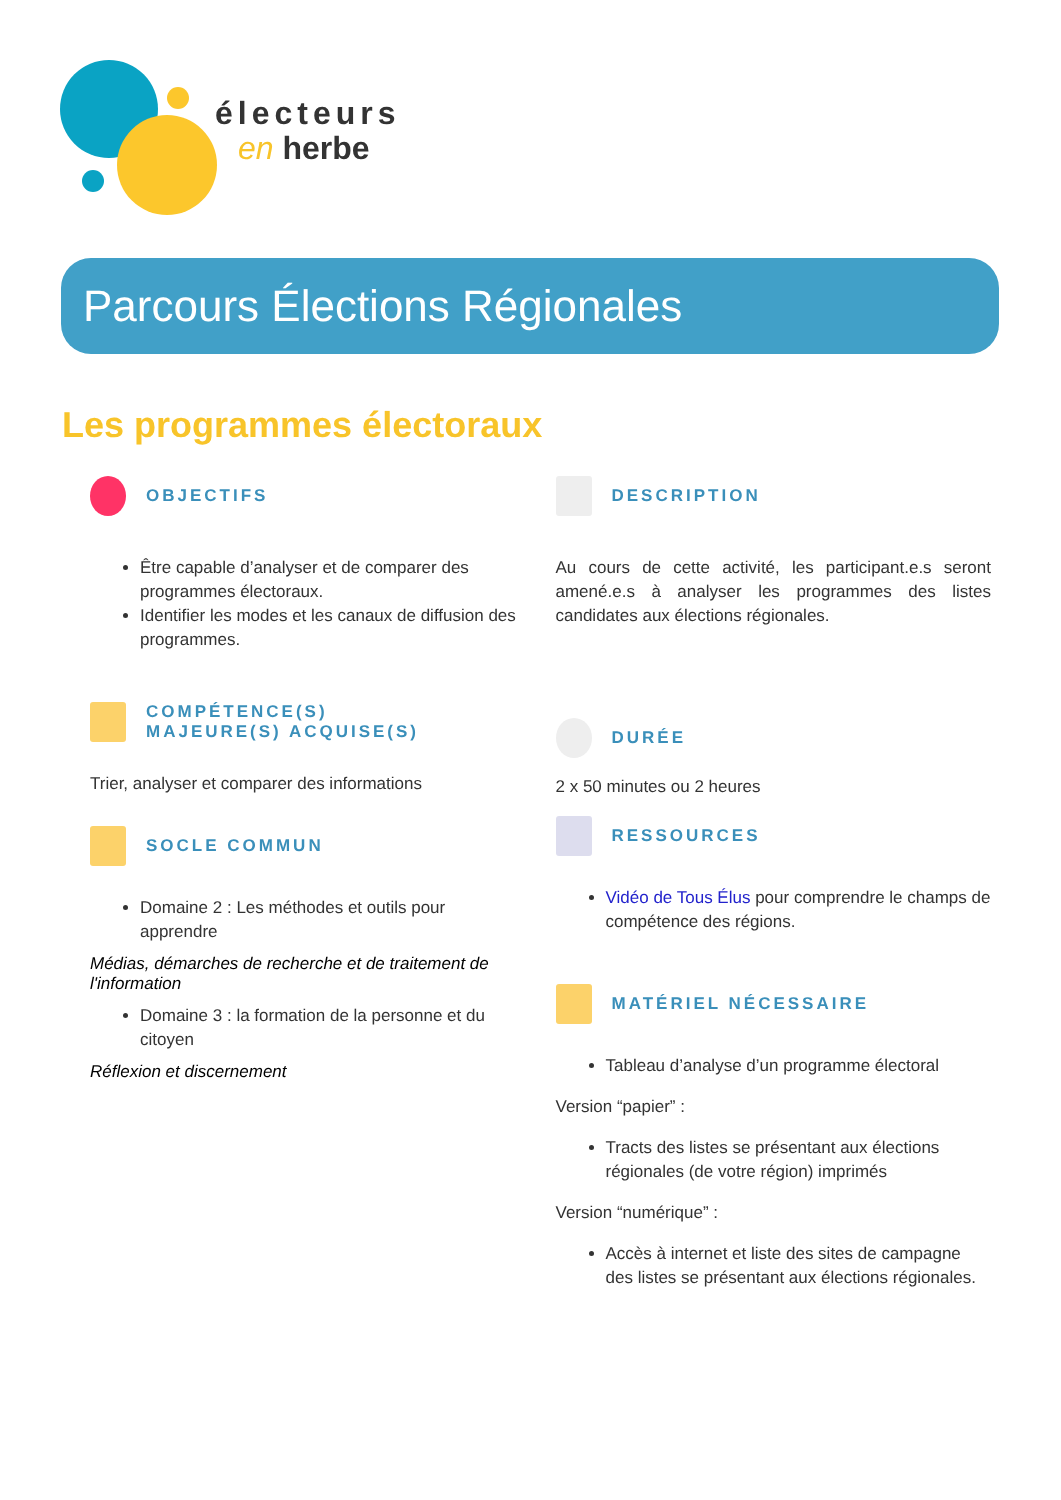électeurs
en herbe
Parcours Élections Régionales
Les programmes électoraux
OBJECTIFS
Être capable d’analyser et de comparer des programmes électoraux.
Identifier les modes et les canaux de diffusion des programmes.
COMPÉTENCE(S)
MAJEURE(S) ACQUISE(S)
Trier, analyser et comparer des informations
SOCLE COMMUN
Domaine 2 : Les méthodes et outils pour apprendre
Médias, démarches de recherche et de traitement de l'information
Domaine 3 : la formation de la personne et du citoyen
Réflexion et discernement
DESCRIPTION
Au cours de cette activité, les participant.e.s seront amené.e.s à analyser les programmes des listes candidates aux élections régionales.
DURÉE
2 x 50 minutes ou 2 heures
RESSOURCES
Vidéo de Tous Élus pour comprendre le champs de compétence des régions.
MATÉRIEL NÉCESSAIRE
Tableau d’analyse d’un programme électoral
Version “papier” :
Tracts des listes se présentant aux élections régionales (de votre région) imprimés
Version “numérique” :
Accès à internet et liste des sites de campagne des listes se présentant aux élections régionales.